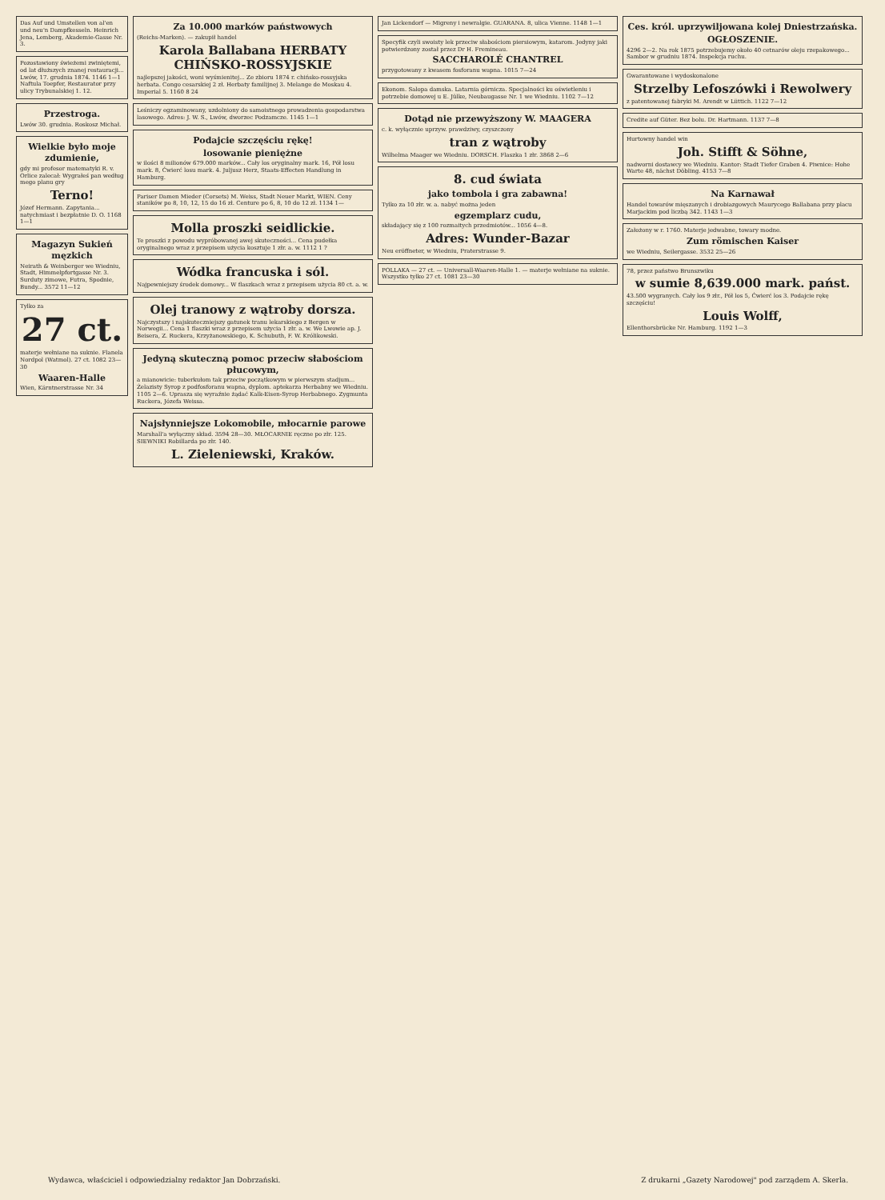Das Auf und Umstellen von al'en und neu'n Dampfkesseln. Heinrich Jena, Lemberg, Akademie-Gasse Nr. 3.
Pozostawiony świeżemi zwiniętemi, od lat dłuższych znanej restauracji... Lwów, 17. grudnia 1874. 1146 1—1 Naftula Toepfer, Restaurator przy ulicy Trybunalskiej 1. 12.
Przestroga.
Lwów 30. grudnia. Roskosz Michał.
Wielkie było moje zdumienie,
gdy mi profesor matematyki R. v. Orlice zalecał: Wygrałeś pan według mego planu gry
Terno!
Józef Hermann. Zapytania... natychmiast i bezpłatnie D. O. 1168 1—1
Magazyn Sukień męzkich
Neirath & Weinberger we Wiedniu, Stadt, Himmelpfortgasse Nr. 3. Surduty zimowe, Futra, Spodnie, Bundy... 3572 11—12
Tylko za
27 ct.
materje wełniane na suknie. Flanela Nordpol (Watmol). 27 ct. 1082 23—30
Waaren-Halle
Wien, Kärntnerstrasse Nr. 34
Za 10.000 marków państwowych
(Reichs-Marken). — zakupił handel
Karola Ballabana HERBATY CHIŃSKO-ROSSYJSKIE
najlepszej jakości, woni wyśmienitej... Ze zbioru 1874 r. chińsko-rossyjska herbata. Congo cesarskiej 2 zł. Herbaty familijnej 3. Melange de Moskau 4. Imperial 5. 1160 8 24
Leśniczy egzaminowany, uzdolniony do samoistnego prowadzenia gospodarstwa lasowego. Adres: J. W. S., Lwów, dworzec Podzamcze. 1145 1—1
Podajcie szczęściu rękę!
losowanie pieniężne
w ilości 8 milionów 679.000 marków... Cały los oryginalny mark. 16, Pół losu mark. 8, Ćwierć losu mark. 4. Juljusz Herz, Staats-Effecten Handlung in Hamburg.
Pariser Damen Mieder (Corsets) M. Weiss, Stadt Neuer Markt, WIEN. Ceny staników po 8, 10, 12, 15 do 16 zł. Centure po 6, 8, 10 do 12 zł. 1134 1—
Molla proszki seidlickie.
Te proszki z powodu wypróbowanej awej skuteczności... Cena pudełka oryginalnego wraz z przepisem użycia kosztuje 1 złr. a. w. 1112 1 ?
Wódka francuska i sól.
Najpewniejszy środek domowy... W flaszkach wraz z przepisem użycia 80 ct. a. w.
Olej tranowy z wątroby dorsza.
Najczystszy i najskuteczniejszy gatunek tranu lekarskiego z Bergen w Norwegii... Cena 1 flaszki wraz z przepisem użycia 1 złr. a. w. We Lwowie ap. J. Beisera, Z. Ruckera, Krzyżanowskiego, K. Schubuth, F. W. Królikowski.
Jedyną skuteczną pomoc przeciw słabościom płucowym,
a mianowicie: tuberkułom tak przeciw początkowym w pierwszym stadjum... Żelazisty Syrop z podfosforanu wapna, dyplom. aptekarza Herbabny we Wiedniu. 1105 2—6. Uprasza się wyraźnie żądać Kalk-Eisen-Syrop Herbabnego. Zygmunta Ruckera, Józefa Weissa.
Najsłynniejsze Lokomobile, młocarnie parowe
Marshall'a wyłączny skład. 3594 28—30. MŁOCARNIE ręczne po złr. 125. SIEWNIKI Robillarda po złr. 140.
L. Zieleniewski, Kraków.
Jan Lickendorf — Migreny i newralgie. GUARANA. 8, ulica Vienne. 1148 1—1
Specyfik czyli swoisty lek przeciw słabościom piersiowym, katarom. Jedyny jaki potwierdzony został przez Dr H. Fremineau.
SACCHAROLÉ CHANTREL
przygotowany z kwasem fosforanu wapna. 1015 7—24
Ekonom. Salopa damska. Latarnia górnicza. Specjalności ku oświetleniu i potrzebie domowej u E. Jülke, Neubaugasse Nr. 1 we Wiedniu. 1102 7—12
Dotąd nie przewyższony W. MAAGERA
c. k. wyłącznie uprzyw. prawdziwy, czyszczony
tran z wątroby
Wilhelma Maager we Wiedniu. DORSCH. Flaszka 1 złr. 3868 2—6
8. cud świata
jako tombola i gra zabawna!
Tylko za 10 złr. w. a. nabyć można jeden
egzemplarz cudu,
składający się z 100 rozmaitych przedmiotów... 1056 4—8.
Adres: Wunder-Bazar
Neu eröffneter, w Wiedniu, Praterstrasse 9.
POLLAKA — 27 ct. — Universall-Waaren-Halle 1. — materje wełniane na suknie. Wszystko tylko 27 ct. 1081 23—30
Ces. król. uprzywiljowana kolej Dniestrzańska.
OGŁOSZENIE.
4296 2—2. Na rok 1875 potrzebujemy około 40 cetnarów oleju rzepakowego... Sambor w grudniu 1874. Inspekcja ruchu.
Gwarantowane i wydoskonalone
Strzelby Lefoszówki i Rewolwery
z patentowanej fabryki M. Arendt w Lüttich. 1122 7—12
Credite auf Güter. Bez bolu. Dr. Hartmann. 1137 7—8
Hurtowny handel win
Joh. Stifft & Söhne,
nadworni dostawcy we Wiedniu. Kantor: Stadt Tiefer Graben 4. Piwnice: Hohe Warte 48, nächst Döbling. 4153 7—8
Na Karnawał
Handel towarów mięszanych i drobiazgowych Maurycego Ballabana przy placu Marjackim pod liczbą 342. 1143 1—3
Założony w r. 1760. Materje jedwabne, towary modne.
Zum römischen Kaiser
we Wiedniu, Seilergasse. 3532 25—26
78, przez państwo Brunszwiku
w sumie 8,639.000 mark. państ.
43.500 wygranych. Cały los 9 złr., Pół los 5, Ćwierć los 3. Podajcie rękę szczęściu!
Louis Wolff,
Ellenthorsbrücke Nr. Hamburg. 1192 1—3
Wydawca, właściciel i odpowiedzialny redaktor Jan Dobrzański. Z drukarni „Gazety Narodowej" pod zarządem A. Skerla.